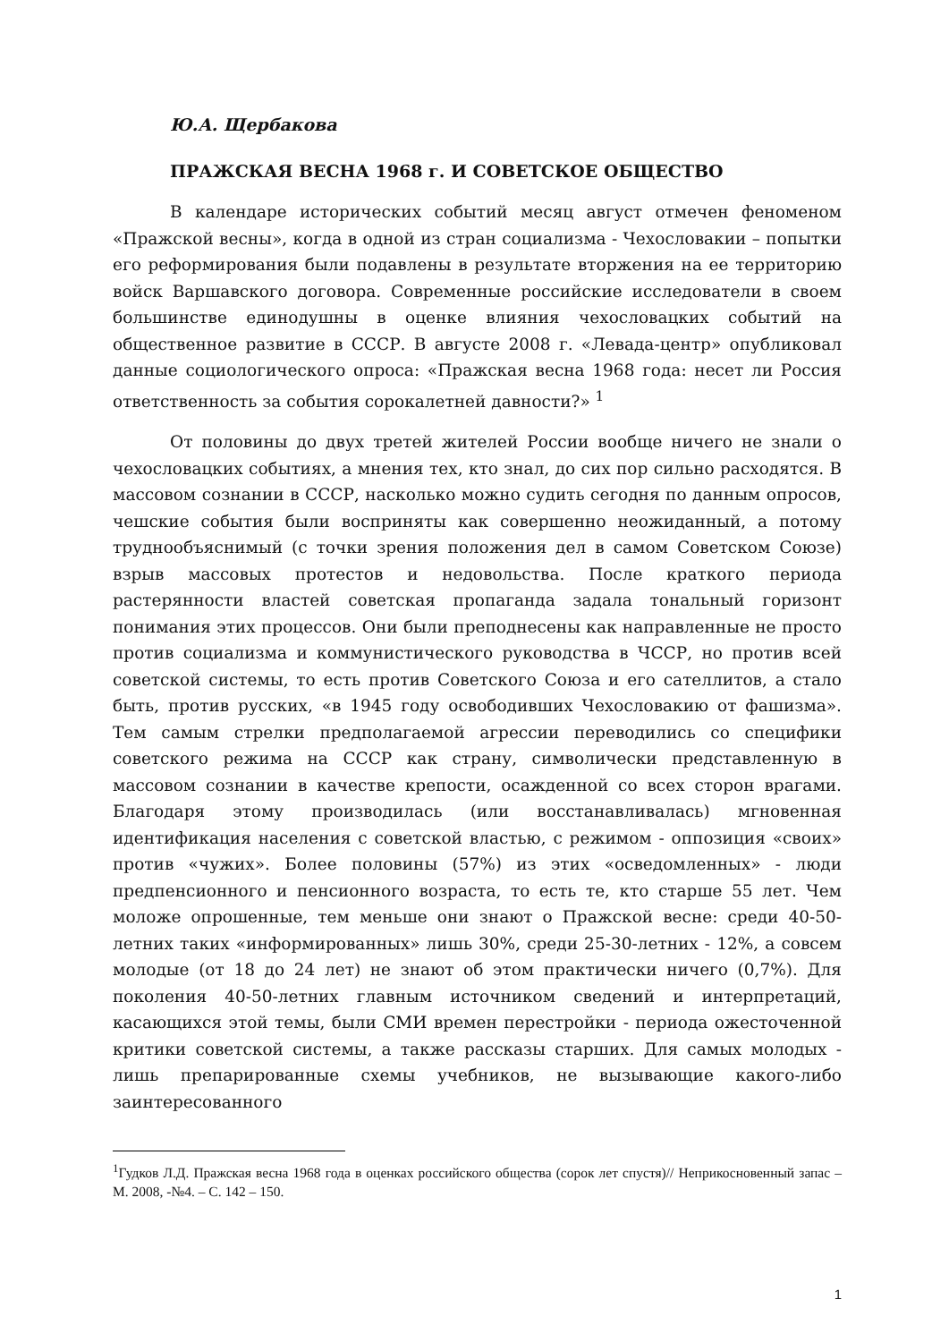Ю.А. Щербакова
ПРАЖСКАЯ ВЕСНА 1968 г. И СОВЕТСКОЕ ОБЩЕСТВО
В календаре исторических событий месяц август отмечен феноменом «Пражской весны», когда в одной из стран социализма - Чехословакии – попытки его реформирования были подавлены в результате вторжения на ее территорию войск Варшавского договора. Современные российские исследователи в своем большинстве единодушны в оценке влияния чехословацких событий на общественное развитие в СССР. В августе 2008 г. «Левада-центр» опубликовал данные социологического опроса: «Пражская весна 1968 года: несет ли Россия ответственность за события сорокалетней давности?» <sup>1</sup>
От половины до двух третей жителей России вообще ничего не знали о чехословацких событиях, а мнения тех, кто знал, до сих пор сильно расходятся. В массовом сознании в СССР, насколько можно судить сегодня по данным опросов, чешские события были восприняты как совершенно неожиданный, а потому труднообъяснимый (с точки зрения положения дел в самом Советском Союзе) взрыв массовых протестов и недовольства. После краткого периода растерянности властей советская пропаганда задала тональный горизонт понимания этих процессов. Они были преподнесены как направленные не просто против социализма и коммунистического руководства в ЧССР, но против всей советской системы, то есть против Советского Союза и его сателлитов, а стало быть, против русских, «в 1945 году освободивших Чехословакию от фашизма». Тем самым стрелки предполагаемой агрессии переводились со специфики советского режима на СССР как страну, символически представленную в массовом сознании в качестве крепости, осажденной со всех сторон врагами. Благодаря этому производилась (или восстанавливалась) мгновенная идентификация населения с советской властью, с режимом - оппозиция «своих» против «чужих». Более половины (57%) из этих «осведомленных» - люди предпенсионного и пенсионного возраста, то есть те, кто старше 55 лет. Чем моложе опрошенные, тем меньше они знают о Пражской весне: среди 40-50-летних таких «информированных» лишь 30%, среди 25-30-летних - 12%, а совсем молодые (от 18 до 24 лет) не знают об этом практически ничего (0,7%). Для поколения 40-50-летних главным источником сведений и интерпретаций, касающихся этой темы, были СМИ времен перестройки - периода ожесточенной критики советской системы, а также рассказы старших. Для самых молодых - лишь препарированные схемы учебников, не вызывающие какого-либо заинтересованного
<sup>1</sup> Гудков Л.Д. Пражская весна 1968 года в оценках российского общества (сорок лет спустя)// Неприкосновенный запас – М. 2008, -№4. – С. 142 – 150.
1